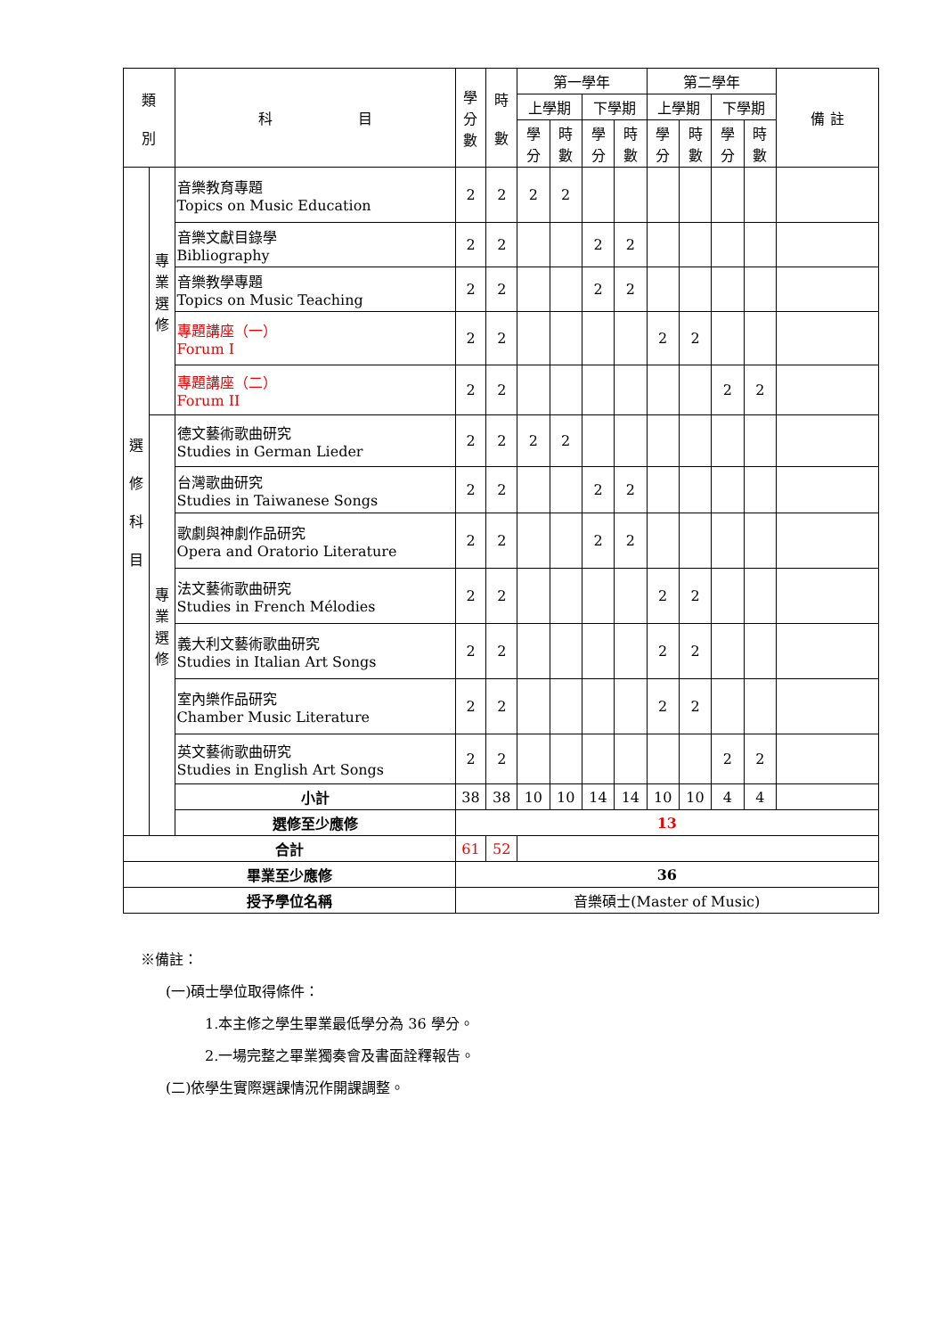| 類 別 | | 科 目 | 學 分 數 | 時 數 | 第一學年 | | | | 第二學年 | | | | 備 註 |
| --- | --- | --- | --- | --- | --- | --- | --- | --- | --- | --- | --- | --- | --- |
| | | | | | 上學期 | | 下學期 | | 上學期 | | 下學期 | | |
| | | | | | 學 分 | 時 數 | 學 分 | 時 數 | 學 分 | 時 數 | 學 分 | 時 數 | |
| 選 修 科 目 | 專 業 選 修 | 音樂教育專題 Topics on Music Education | 2 | 2 | 2 | 2 | | | | | | | |
| | | 音樂文獻目錄學 Bibliography | 2 | 2 | | | 2 | 2 | | | | | |
| | | 音樂教學專題 Topics on Music Teaching | 2 | 2 | | | 2 | 2 | | | | | |
| | | 專題講座（一） Forum I | 2 | 2 | | | | | 2 | 2 | | | |
| | | 專題講座（二） Forum II | 2 | 2 | | | | | | | 2 | 2 | |
| | 專 業 選 修 | 德文藝術歌曲研究 Studies in German Lieder | 2 | 2 | 2 | 2 | | | | | | | |
| | | 台灣歌曲研究 Studies in Taiwanese Songs | 2 | 2 | | | 2 | 2 | | | | | |
| | | 歌劇與神劇作品研究 Opera and Oratorio Literature | 2 | 2 | | | 2 | 2 | | | | | |
| | | 法文藝術歌曲研究 Studies in French Mélodies | 2 | 2 | | | | | 2 | 2 | | | |
| | | 義大利文藝術歌曲研究 Studies in Italian Art Songs | 2 | 2 | | | | | 2 | 2 | | | |
| | | 室內樂作品研究 Chamber Music Literature | 2 | 2 | | | | | 2 | 2 | | | |
| | | 英文藝術歌曲研究 Studies in English Art Songs | 2 | 2 | | | | | | | 2 | 2 | |
| | | 小計 | 38 | 38 | 10 | 10 | 14 | 14 | 10 | 10 | 4 | 4 | |
| | | 選修至少應修 | 13 | | | | | | | | | | |
| 合計 | | | 61 | 52 | | | | | | | | | |
| 畢業至少應修 | | | 36 | | | | | | | | | | |
| 授予學位名稱 | | | 音樂碩士(Master of Music) | | | | | | | | | | |
※備註：
(一)碩士學位取得條件：
1.本主修之學生畢業最低學分為 36 學分。
2.一場完整之畢業獨奏會及書面詮釋報告。
(二)依學生實際選課情況作開課調整。